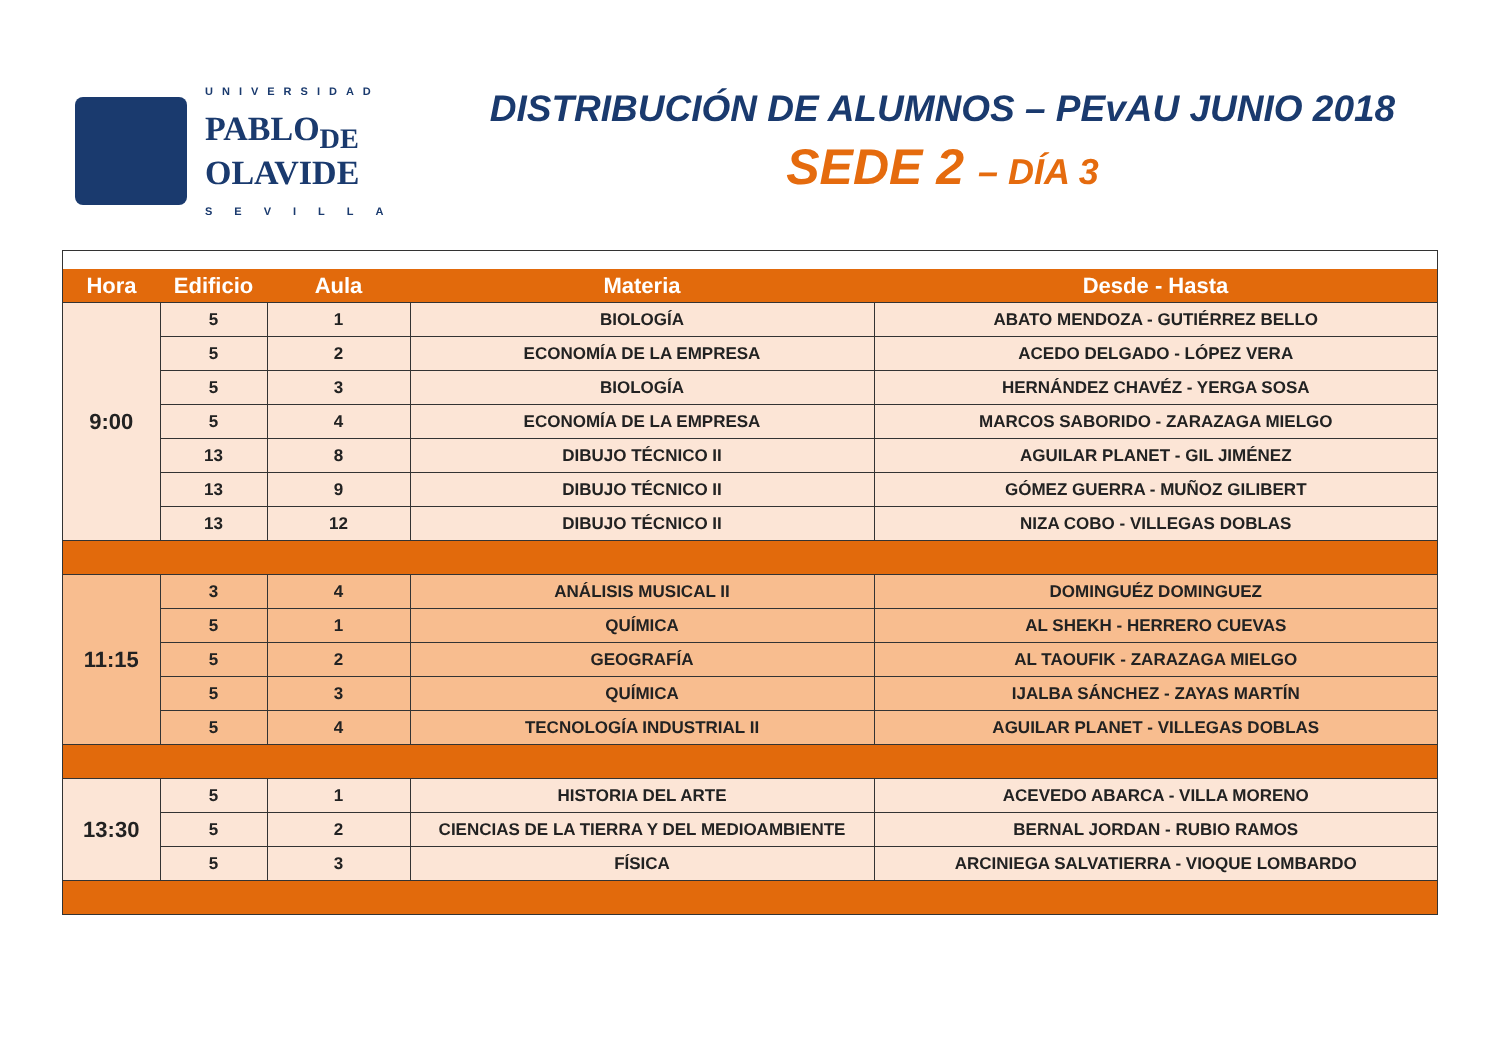UNIVERSIDAD
PABLO<sub>DE</sub>
OLAVIDE
SEVILLA
DISTRIBUCIÓN DE ALUMNOS – PEvAU JUNIO 2018
SEDE 2 – DÍA 3
| Hora | Edificio | Aula | Materia | Desde - Hasta |
| --- | --- | --- | --- | --- |
| 9:00 | 5 | 1 | BIOLOGÍA | ABATO MENDOZA - GUTIÉRREZ BELLO |
| | 5 | 2 | ECONOMÍA DE LA EMPRESA | ACEDO DELGADO - LÓPEZ VERA |
| | 5 | 3 | BIOLOGÍA | HERNÁNDEZ CHAVÉZ - YERGA SOSA |
| | 5 | 4 | ECONOMÍA DE LA EMPRESA | MARCOS SABORIDO - ZARAZAGA MIELGO |
| | 13 | 8 | DIBUJO TÉCNICO II | AGUILAR PLANET - GIL JIMÉNEZ |
| | 13 | 9 | DIBUJO TÉCNICO II | GÓMEZ GUERRA - MUÑOZ GILIBERT |
| | 13 | 12 | DIBUJO TÉCNICO II | NIZA COBO - VILLEGAS DOBLAS |
| 11:15 | 3 | 4 | ANÁLISIS MUSICAL II | DOMINGUÉZ DOMINGUEZ |
| | 5 | 1 | QUÍMICA | AL SHEKH - HERRERO CUEVAS |
| | 5 | 2 | GEOGRAFÍA | AL TAOUFIK - ZARAZAGA MIELGO |
| | 5 | 3 | QUÍMICA | IJALBA SÁNCHEZ - ZAYAS MARTÍN |
| | 5 | 4 | TECNOLOGÍA INDUSTRIAL II | AGUILAR PLANET - VILLEGAS DOBLAS |
| 13:30 | 5 | 1 | HISTORIA DEL ARTE | ACEVEDO ABARCA - VILLA MORENO |
| | 5 | 2 | CIENCIAS DE LA TIERRA Y DEL MEDIOAMBIENTE | BERNAL JORDAN - RUBIO RAMOS |
| | 5 | 3 | FÍSICA | ARCINIEGA SALVATIERRA - VIOQUE LOMBARDO |